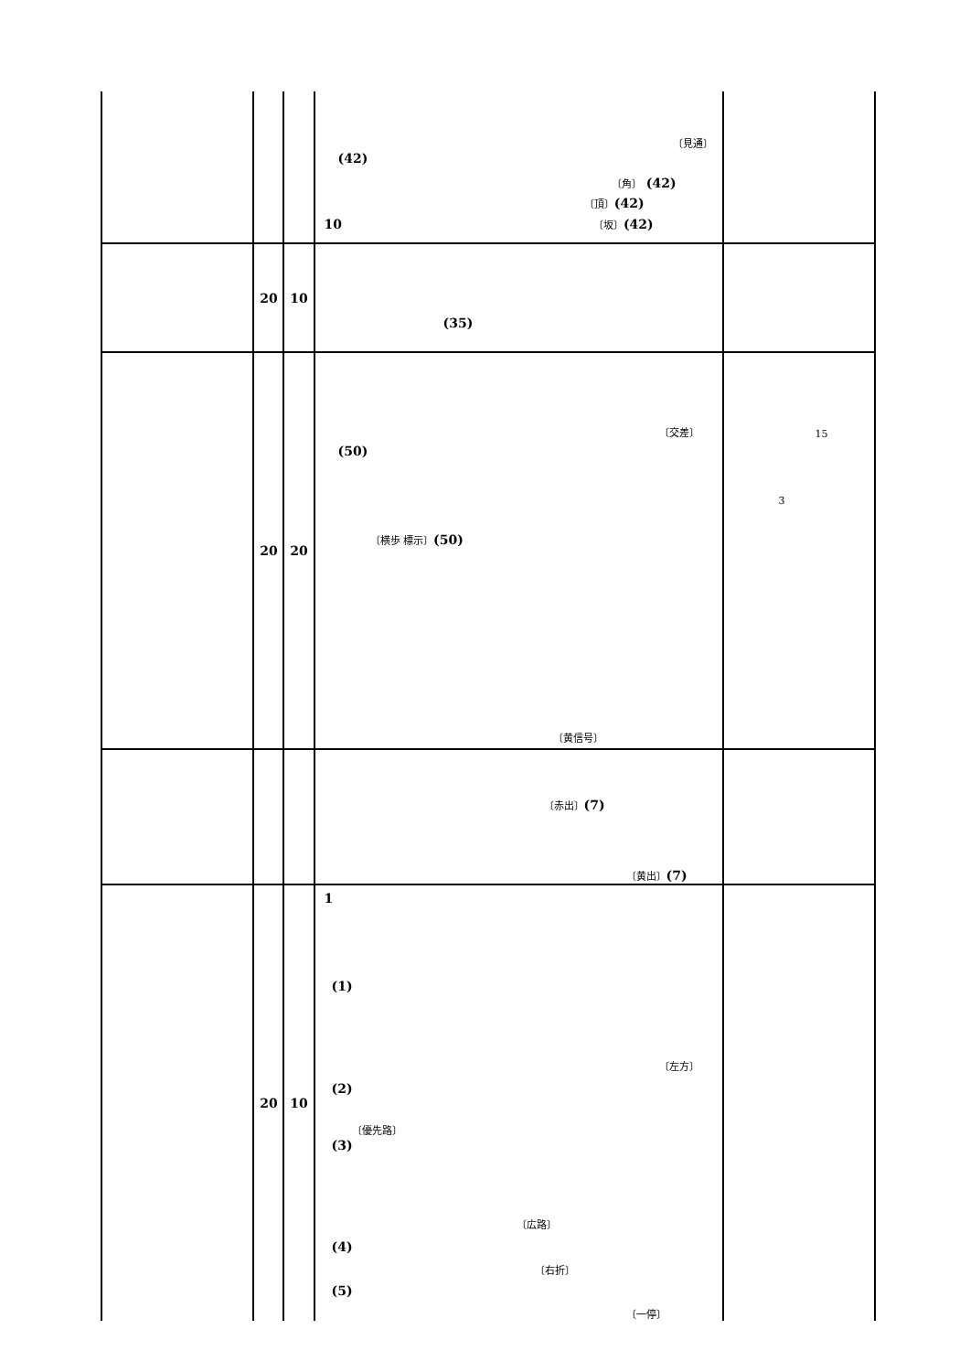| | | | 〔見通〕 (42) 〔角〕 (42) 〔頂〕 (42) 10 〔坂〕 (42) | |
| | 20 | 10 | (35) | |
| | 20 | 20 | 〔交差〕 (50) 〔横歩 標示〕 (50) 〔黄信号〕 | 15 3 |
| | | | 〔赤出〕 (7) 〔黄出〕 (7) | |
| | 20 | 10 | 1 (1) 〔左方〕 (2) 〔優先路〕 (3) 〔広路〕 (4) 〔右折〕 (5) 〔一停〕 | |